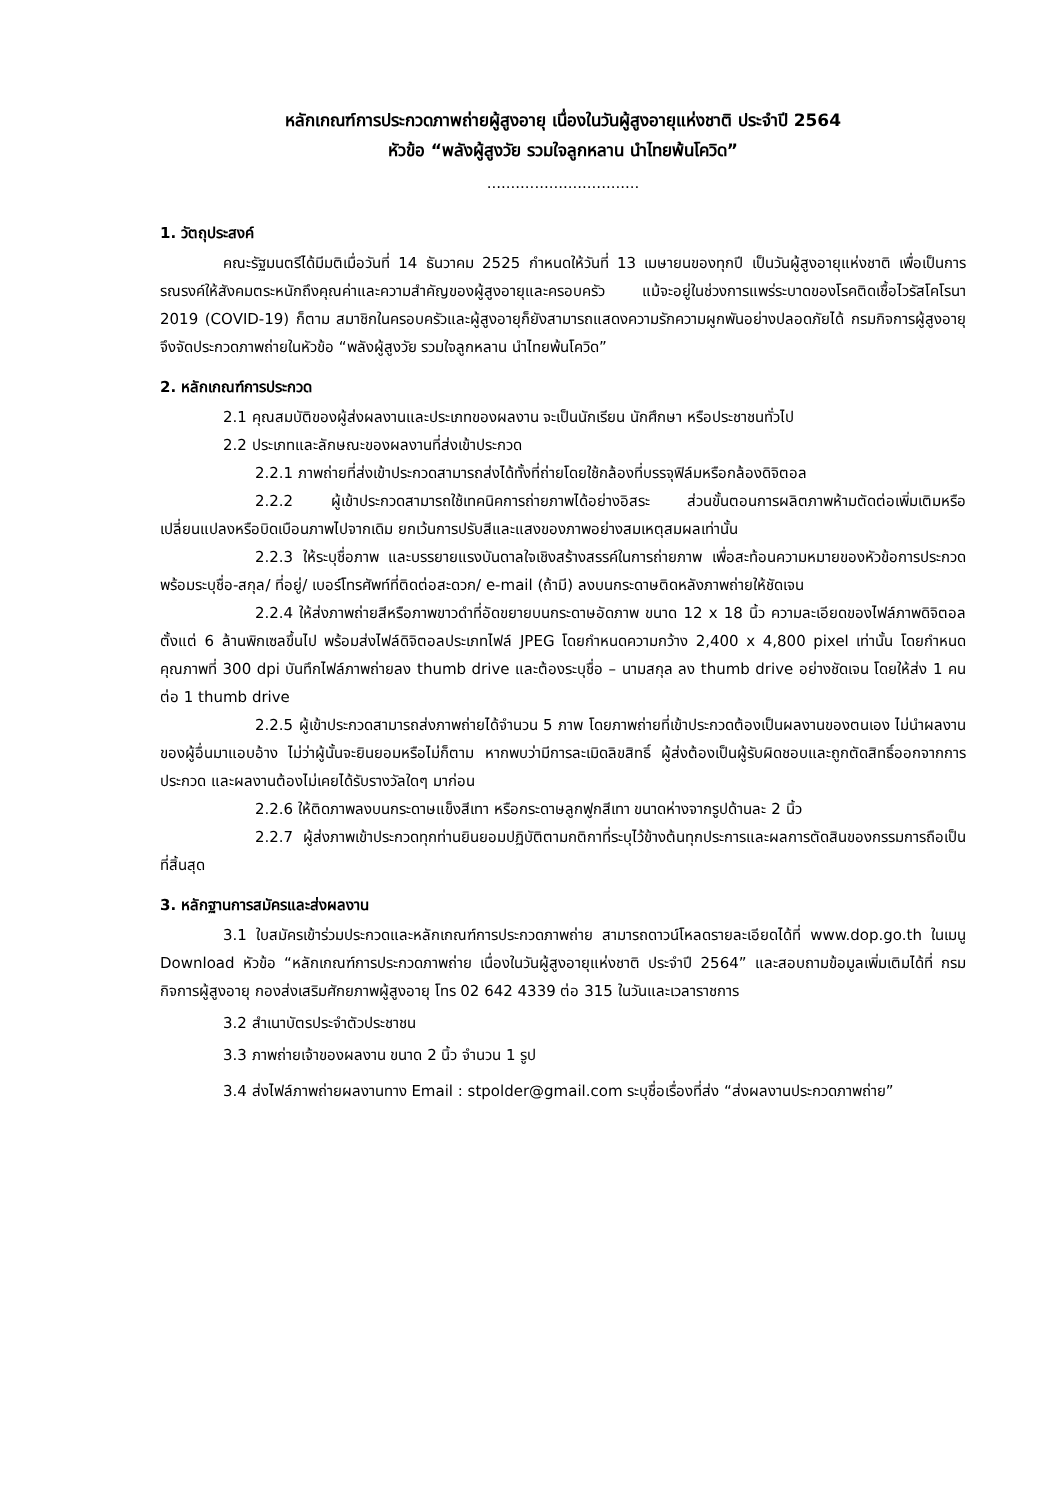หลักเกณฑ์การประกวดภาพถ่ายผู้สูงอายุ เนื่องในวันผู้สูงอายุแห่งชาติ ประจำปี 2564
หัวข้อ “พลังผู้สูงวัย รวมใจลูกหลาน นำไทยพ้นโควิด”
................................
1. วัตถุประสงค์
คณะรัฐมนตรีได้มีมติเมื่อวันที่ 14 ธันวาคม 2525 กำหนดให้วันที่ 13 เมษายนของทุกปี เป็นวันผู้สูงอายุแห่งชาติ เพื่อเป็นการรณรงค์ให้สังคมตระหนักถึงคุณค่าและความสำคัญของผู้สูงอายุและครอบครัว แม้จะอยู่ในช่วงการแพร่ระบาดของโรคติดเชื้อไวรัสโคโรนา 2019 (COVID-19) ก็ตาม สมาชิกในครอบครัวและผู้สูงอายุก็ยังสามารถแสดงความรักความผูกพันอย่างปลอดภัยได้ กรมกิจการผู้สูงอายุ จึงจัดประกวดภาพถ่ายในหัวข้อ “พลังผู้สูงวัย รวมใจลูกหลาน นำไทยพ้นโควิด”
2. หลักเกณฑ์การประกวด
2.1 คุณสมบัติของผู้ส่งผลงานและประเภทของผลงาน จะเป็นนักเรียน นักศึกษา หรือประชาชนทั่วไป
2.2 ประเภทและลักษณะของผลงานที่ส่งเข้าประกวด
2.2.1 ภาพถ่ายที่ส่งเข้าประกวดสามารถส่งได้ทั้งที่ถ่ายโดยใช้กล้องที่บรรจุฟิล์มหรือกล้องดิจิตอล
2.2.2 ผู้เข้าประกวดสามารถใช้เทคนิคการถ่ายภาพได้อย่างอิสระ ส่วนขั้นตอนการผลิตภาพห้ามตัดต่อเพิ่มเติมหรือเปลี่ยนแปลงหรือบิดเบือนภาพไปจากเดิม ยกเว้นการปรับสีและแสงของภาพอย่างสมเหตุสมผลเท่านั้น
2.2.3 ให้ระบุชื่อภาพ และบรรยายแรงบันดาลใจเชิงสร้างสรรค์ในการถ่ายภาพ เพื่อสะท้อนความหมายของหัวข้อการประกวด พร้อมระบุชื่อ-สกุล/ ที่อยู่/ เบอร์โทรศัพท์ที่ติดต่อสะดวก/ e-mail (ถ้ามี) ลงบนกระดาษติดหลังภาพถ่ายให้ชัดเจน
2.2.4 ให้ส่งภาพถ่ายสีหรือภาพขาวดำที่อัดขยายบนกระดาษอัดภาพ ขนาด 12 x 18 นิ้ว ความละเอียดของไฟล์ภาพดิจิตอล ตั้งแต่ 6 ล้านพิกเซลขึ้นไป พร้อมส่งไฟล์ดิจิตอลประเภทไฟล์ JPEG โดยกำหนดความกว้าง 2,400 x 4,800 pixel เท่านั้น โดยกำหนดคุณภาพที่ 300 dpi บันทึกไฟล์ภาพถ่ายลง thumb drive และต้องระบุชื่อ – นามสกุล ลง thumb drive อย่างชัดเจน โดยให้ส่ง 1 คนต่อ 1 thumb drive
2.2.5 ผู้เข้าประกวดสามารถส่งภาพถ่ายได้จำนวน 5 ภาพ โดยภาพถ่ายที่เข้าประกวดต้องเป็นผลงานของตนเอง ไม่นำผลงานของผู้อื่นมาแอบอ้าง ไม่ว่าผู้นั้นจะยินยอมหรือไม่ก็ตาม หากพบว่ามีการละเมิดลิขสิทธิ์ ผู้ส่งต้องเป็นผู้รับผิดชอบและถูกตัดสิทธิ์ออกจากการประกวด และผลงานต้องไม่เคยได้รับรางวัลใดๆ มาก่อน
2.2.6 ให้ติดภาพลงบนกระดาษแข็งสีเทา หรือกระดาษลูกฟูกสีเทา ขนาดห่างจากรูปด้านละ 2 นิ้ว
2.2.7 ผู้ส่งภาพเข้าประกวดทุกท่านยินยอมปฏิบัติตามกติกาที่ระบุไว้ข้างต้นทุกประการและผลการตัดสินของกรรมการถือเป็นที่สิ้นสุด
3. หลักฐานการสมัครและส่งผลงาน
3.1 ใบสมัครเข้าร่วมประกวดและหลักเกณฑ์การประกวดภาพถ่าย สามารถดาวน์โหลดรายละเอียดได้ที่ www.dop.go.th ในเมนู Download หัวข้อ “หลักเกณฑ์การประกวดภาพถ่าย เนื่องในวันผู้สูงอายุแห่งชาติ ประจำปี 2564” และสอบถามข้อมูลเพิ่มเติมได้ที่ กรมกิจการผู้สูงอายุ กองส่งเสริมศักยภาพผู้สูงอายุ โทร 02 642 4339 ต่อ 315 ในวันและเวลาราชการ
3.2 สำเนาบัตรประจำตัวประชาชน
3.3 ภาพถ่ายเจ้าของผลงาน ขนาด 2 นิ้ว จำนวน 1 รูป
3.4 ส่งไฟล์ภาพถ่ายผลงานทาง Email : stpolder@gmail.com ระบุชื่อเรื่องที่ส่ง “ส่งผลงานประกวดภาพถ่าย”